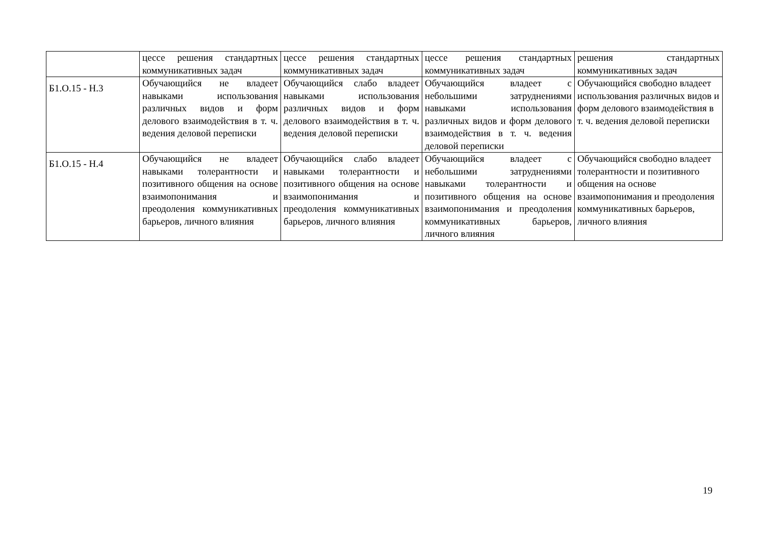| | цессе решения стандартных коммуникативных задач | цессе решения стандартных коммуникативных задач | цессе решения стандартных коммуникативных задач | решения стандартных коммуникативных задач |
| Б1.О.15 - Н.3 | Обучающийся не владеет навыками использования различных видов и форм делового взаимодействия в т. ч. ведения деловой переписки | Обучающийся слабо владеет навыками использования различных видов и форм делового взаимодействия в т. ч. ведения деловой переписки | Обучающийся владеет с небольшими затруднениями навыками использования различных видов и форм делового взаимодействия в т. ч. ведения деловой переписки | Обучающийся свободно владеет использования различных видов и форм делового взаимодействия в т. ч. ведения деловой переписки |
| Б1.О.15 - Н.4 | Обучающийся не владеет навыками толерантности и позитивного общения на основе взаимопонимания и преодоления коммуникативных барьеров, личного влияния | Обучающийся слабо владеет навыками толерантности и позитивного общения на основе взаимопонимания и преодоления коммуникативных барьеров, личного влияния | Обучающийся владеет с небольшими затруднениями навыками толерантности и позитивного общения на основе взаимопонимания и преодоления коммуникативных барьеров, личного влияния | Обучающийся свободно владеет толерантности и позитивного общения на основе взаимопонимания и преодоления коммуникативных барьеров, личного влияния |
19